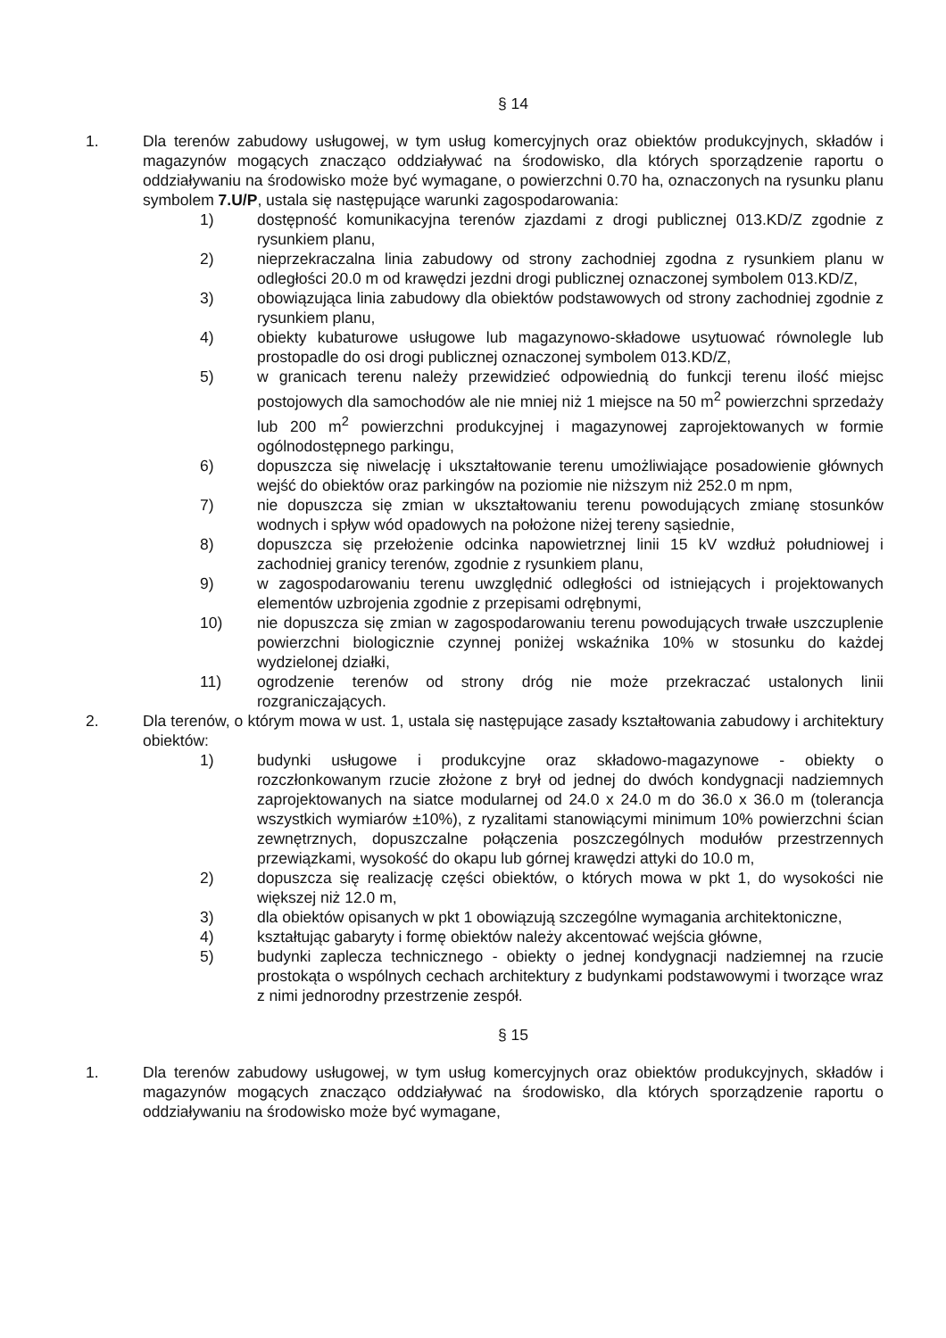§ 14
1. Dla terenów zabudowy usługowej, w tym usług komercyjnych oraz obiektów produkcyjnych, składów i magazynów mogących znacząco oddziaływać na środowisko, dla których sporządzenie raportu o oddziaływaniu na środowisko może być wymagane, o powierzchni 0.70 ha, oznaczonych na rysunku planu symbolem 7.U/P, ustala się następujące warunki zagospodarowania:
1) dostępność komunikacyjna terenów zjazdami z drogi publicznej 013.KD/Z zgodnie z rysunkiem planu,
2) nieprzekraczalna linia zabudowy od strony zachodniej zgodna z rysunkiem planu w odległości 20.0 m od krawędzi jezdni drogi publicznej oznaczonej symbolem 013.KD/Z,
3) obowiązująca linia zabudowy dla obiektów podstawowych od strony zachodniej zgodnie z rysunkiem planu,
4) obiekty kubaturowe usługowe lub magazynowo-składowe usytuować równolegle lub prostopadle do osi drogi publicznej oznaczonej symbolem 013.KD/Z,
5) w granicach terenu należy przewidzieć odpowiednią do funkcji terenu ilość miejsc postojowych dla samochodów ale nie mniej niż 1 miejsce na 50 m<sup>2</sup> powierzchni sprzedaży lub 200 m<sup>2</sup> powierzchni produkcyjnej i magazynowej zaprojektowanych w formie ogólnodostępnego parkingu,
6) dopuszcza się niwelację i ukształtowanie terenu umożliwiające posadowienie głównych wejść do obiektów oraz parkingów na poziomie nie niższym niż 252.0 m npm,
7) nie dopuszcza się zmian w ukształtowaniu terenu powodujących zmianę stosunków wodnych i spływ wód opadowych na położone niżej tereny sąsiednie,
8) dopuszcza się przełożenie odcinka napowietrznej linii 15 kV wzdłuż południowej i zachodniej granicy terenów, zgodnie z rysunkiem planu,
9) w zagospodarowaniu terenu uwzględnić odległości od istniejących i projektowanych elementów uzbrojenia zgodnie z przepisami odrębnymi,
10) nie dopuszcza się zmian w zagospodarowaniu terenu powodujących trwałe uszczuplenie powierzchni biologicznie czynnej poniżej wskaźnika 10% w stosunku do każdej wydzielonej działki,
11) ogrodzenie terenów od strony dróg nie może przekraczać ustalonych linii rozgraniczających.
2. Dla terenów, o którym mowa w ust. 1, ustala się następujące zasady kształtowania zabudowy i architektury obiektów:
1) budynki usługowe i produkcyjne oraz składowo-magazynowe - obiekty o rozczłonkowanym rzucie złożone z brył od jednej do dwóch kondygnacji nadziemnych zaprojektowanych na siatce modularnej od 24.0 x 24.0 m do 36.0 x 36.0 m (tolerancja wszystkich wymiarów ±10%), z ryzalitami stanowiącymi minimum 10% powierzchni ścian zewnętrznych, dopuszczalne połączenia poszczególnych modułów przestrzennych przewiązkami, wysokość do okapu lub górnej krawędzi attyki do 10.0 m,
2) dopuszcza się realizację części obiektów, o których mowa w pkt 1, do wysokości nie większej niż 12.0 m,
3) dla obiektów opisanych w pkt 1 obowiązują szczególne wymagania architektoniczne,
4) kształtując gabaryty i formę obiektów należy akcentować wejścia główne,
5) budynki zaplecza technicznego - obiekty o jednej kondygnacji nadziemnej na rzucie prostokąta o wspólnych cechach architektury z budynkami podstawowymi i tworzące wraz z nimi jednorodny przestrzenie zespół.
§ 15
1. Dla terenów zabudowy usługowej, w tym usług komercyjnych oraz obiektów produkcyjnych, składów i magazynów mogących znacząco oddziaływać na środowisko, dla których sporządzenie raportu o oddziaływaniu na środowisko może być wymagane,